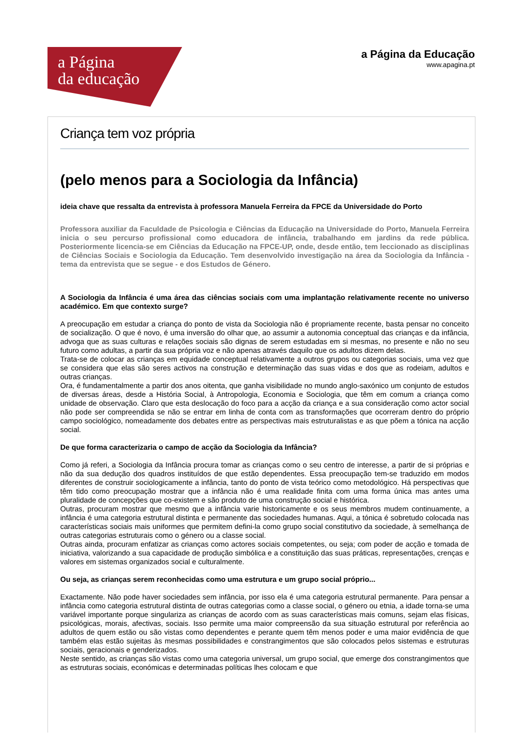a Página
da educação
a Página da Educação
www.apagina.pt
Criança tem voz própria
(pelo menos para a Sociologia da Infância)
ideia chave que ressalta da entrevista à professora Manuela Ferreira da FPCE da Universidade do Porto
Professora auxiliar da Faculdade de Psicologia e Ciências da Educação na Universidade do Porto, Manuela Ferreira inicia o seu percurso profissional como educadora de infância, trabalhando em jardins da rede pública. Posteriormente licencia-se em Ciências da Educação na FPCE-UP, onde, desde então, tem leccionado as disciplinas de Ciências Sociais e Sociologia da Educação. Tem desenvolvido investigação na área da Sociologia da Infância - tema da entrevista que se segue - e dos Estudos de Género.
A Sociologia da Infância é uma área das ciências sociais com uma implantação relativamente recente no universo académico. Em que contexto surge?
A preocupação em estudar a criança do ponto de vista da Sociologia não é propriamente recente, basta pensar no conceito de socialização. O que é novo, é uma inversão do olhar que, ao assumir a autonomia conceptual das crianças e da infância, advoga que as suas culturas e relações sociais são dignas de serem estudadas em si mesmas, no presente e não no seu futuro como adultas, a partir da sua própria voz e não apenas através daquilo que os adultos dizem delas.
Trata-se de colocar as crianças em equidade conceptual relativamente a outros grupos ou categorias sociais, uma vez que se considera que elas são seres activos na construção e determinação das suas vidas e dos que as rodeiam, adultos e outras crianças.
Ora, é fundamentalmente a partir dos anos oitenta, que ganha visibilidade no mundo anglo-saxónico um conjunto de estudos de diversas áreas, desde a História Social, à Antropologia, Economia e Sociologia, que têm em comum a criança como unidade de observação. Claro que esta deslocação do foco para a acção da criança e a sua consideração como actor social não pode ser compreendida se não se entrar em linha de conta com as transformações que ocorreram dentro do próprio campo sociológico, nomeadamente dos debates entre as perspectivas mais estruturalistas e as que põem a tónica na acção social.
De que forma caracterizaria o campo de acção da Sociologia da Infância?
Como já referi, a Sociologia da Infância procura tomar as crianças como o seu centro de interesse, a partir de si próprias e não da sua dedução dos quadros instituídos de que estão dependentes. Essa preocupação tem-se traduzido em modos diferentes de construir sociologicamente a infância, tanto do ponto de vista teórico como metodológico. Há perspectivas que têm tido como preocupação mostrar que a infância não é uma realidade finita com uma forma única mas antes uma pluralidade de concepções que co-existem e são produto de uma construção social e histórica.
Outras, procuram mostrar que mesmo que a infância varie historicamente e os seus membros mudem continuamente, a infância é uma categoria estrutural distinta e permanente das sociedades humanas. Aqui, a tónica é sobretudo colocada nas características sociais mais uniformes que permitem defini-la como grupo social constitutivo da sociedade, à semelhança de outras categorias estruturais como o género ou a classe social.
Outras ainda, procuram enfatizar as crianças como actores sociais competentes, ou seja; com poder de acção e tomada de iniciativa, valorizando a sua capacidade de produção simbólica e a constituição das suas práticas, representações, crenças e valores em sistemas organizados social e culturalmente.
Ou seja, as crianças serem reconhecidas como uma estrutura e um grupo social próprio...
Exactamente. Não pode haver sociedades sem infância, por isso ela é uma categoria estrutural permanente. Para pensar a infância como categoria estrutural distinta de outras categorias como a classe social, o género ou etnia, a idade torna-se uma variável importante porque singulariza as crianças de acordo com as suas características mais comuns, sejam elas físicas, psicológicas, morais, afectivas, sociais. Isso permite uma maior compreensão da sua situação estrutural por referência ao adultos de quem estão ou são vistas como dependentes e perante quem têm menos poder e uma maior evidência de que também elas estão sujeitas às mesmas possibilidades e constrangimentos que são colocados pelos sistemas e estruturas sociais, geracionais e genderizados.
Neste sentido, as crianças são vistas como uma categoria universal, um grupo social, que emerge dos constrangimentos que as estruturas sociais, económicas e determinadas políticas lhes colocam e que